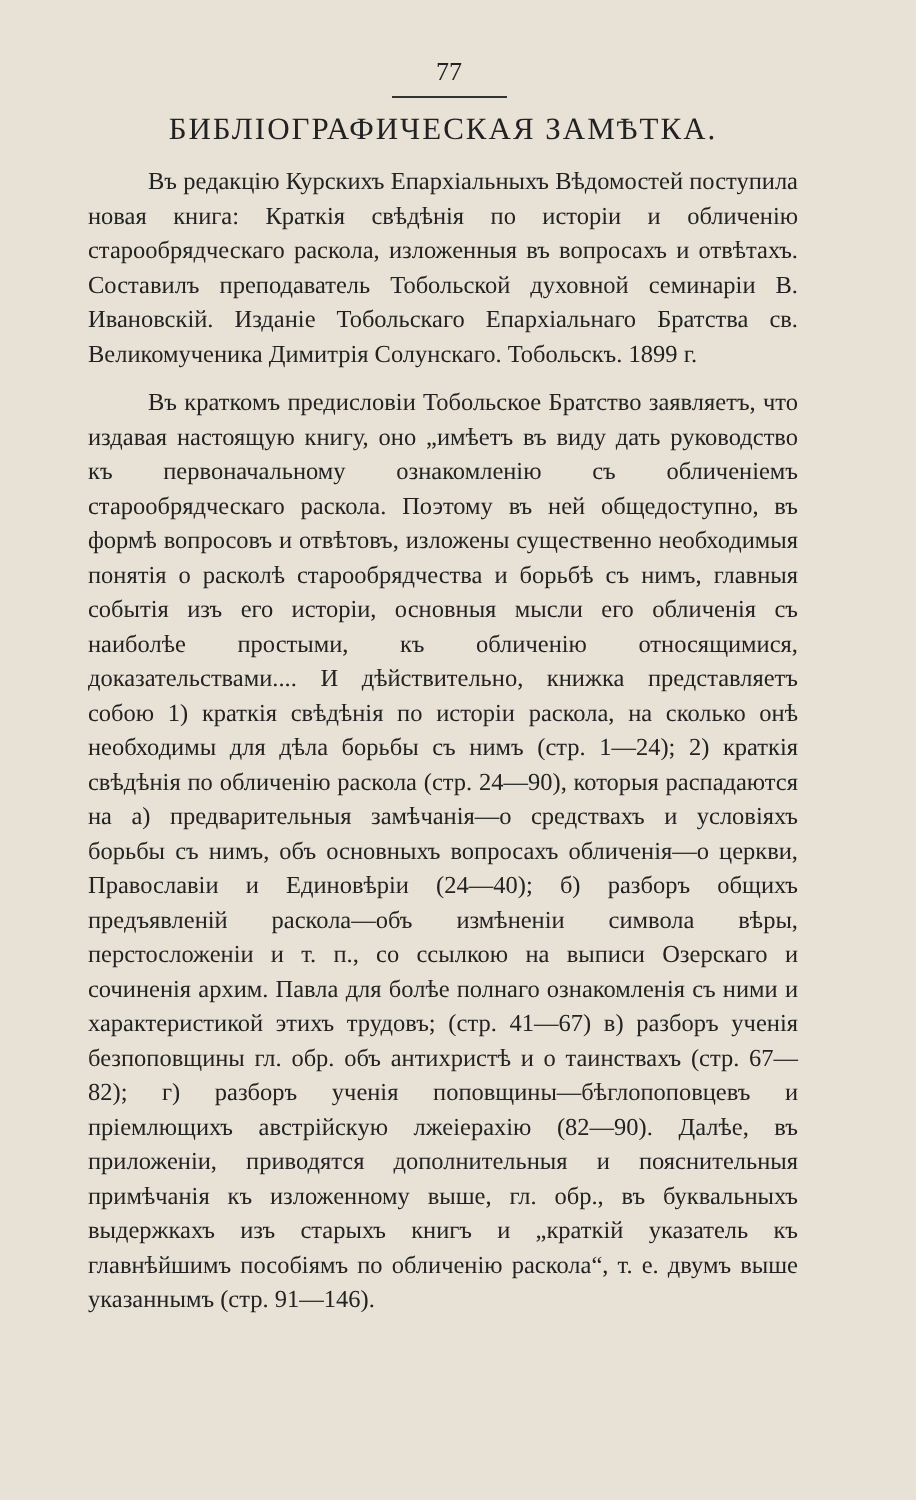77
БИБЛІОГРАФИЧЕСКАЯ ЗАМѢТКА.
Въ редакцію Курскихъ Епархіальныхъ Вѣдомостей поступила новая книга: Краткія свѣдѣнія по исторіи и обличенію старообрядческаго раскола, изложенныя въ вопросахъ и отвѣтахъ. Составилъ преподаватель Тобольской духовной семинаріи В. Ивановскій. Изданіе Тобольскаго Епархіальнаго Братства св. Великомученика Димитрія Солунскаго. Тобольскъ. 1899 г.
Въ краткомъ предисловіи Тобольское Братство заявляетъ, что издавая настоящую книгу, оно „имѣетъ въ виду дать руководство къ первоначальному ознакомленію съ обличеніемъ старообрядческаго раскола. Поэтому въ ней общедоступно, въ формѣ вопросовъ и отвѣтовъ, изложены существенно необходимыя понятія о расколѣ старообрядчества и борьбѣ съ нимъ, главныя событія изъ его исторіи, основныя мысли его обличенія съ наиболѣе простыми, къ обличенію относящимися, доказательствами.... И дѣйствительно, книжка представляетъ собою 1) краткія свѣдѣнія по исторіи раскола, на сколько онѣ необходимы для дѣла борьбы съ нимъ (стр. 1—24); 2) краткія свѣдѣнія по обличенію раскола (стр. 24—90), которыя распадаются на а) предварительныя замѣчанія—о средствахъ и условіяхъ борьбы съ нимъ, объ основныхъ вопросахъ обличенія—о церкви, Православіи и Единовѣріи (24—40); б) разборъ общихъ предъявленій раскола—объ измѣненіи символа вѣры, перстосложеніи и т. п., со ссылкою на выписи Озерскаго и сочиненія архим. Павла для болѣе полнаго ознакомленія съ ними и характеристикой этихъ трудовъ; (стр. 41—67) в) разборъ ученія безпоповщины гл. обр. объ антихристѣ и о таинствахъ (стр. 67—82); г) разборъ ученія поповщины—бѣглопоповцевъ и пріемлющихъ австрійскую лжеіерахію (82—90). Далѣе, въ приложеніи, приводятся дополнительныя и пояснительныя примѣчанія къ изложенному выше, гл. обр., въ буквальныхъ выдержкахъ изъ старыхъ книгъ и „краткій указатель къ главнѣйшимъ пособіямъ по обличенію раскола“, т. е. двумъ выше указаннымъ (стр. 91—146).